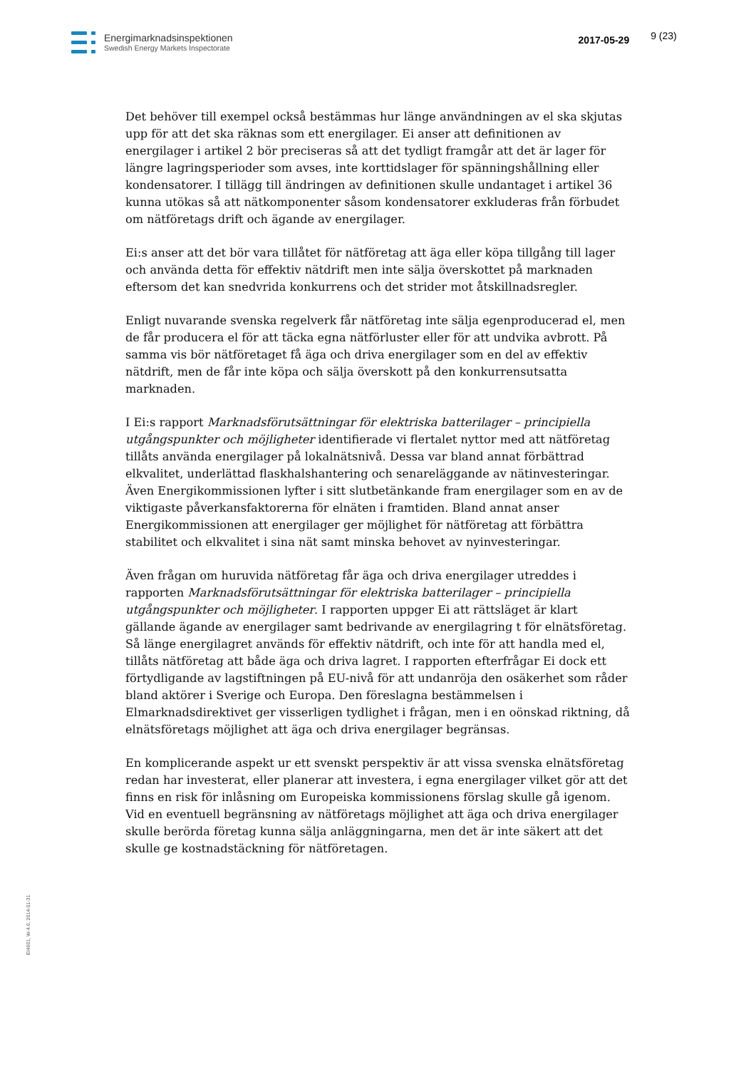Energimarknadsinspektionen
Swedish Energy Markets Inspectorate
2017-05-29
9 (23)
Det behöver till exempel också bestämmas hur länge användningen av el ska skjutas upp för att det ska räknas som ett energilager. Ei anser att definitionen av energilager i artikel 2 bör preciseras så att det tydligt framgår att det är lager för längre lagringsperioder som avses, inte korttidslager för spänningshållning eller kondensatorer. I tillägg till ändringen av definitionen skulle undantaget i artikel 36 kunna utökas så att nätkomponenter såsom kondensatorer exkluderas från förbudet om nätföretags drift och ägande av energilager.
Ei:s anser att det bör vara tillåtet för nätföretag att äga eller köpa tillgång till lager och använda detta för effektiv nätdrift men inte sälja överskottet på marknaden eftersom det kan snedvrida konkurrens och det strider mot åtskillnadsregler.
Enligt nuvarande svenska regelverk får nätföretag inte sälja egenproducerad el, men de får producera el för att täcka egna nätförluster eller för att undvika avbrott. På samma vis bör nätföretaget få äga och driva energilager som en del av effektiv nätdrift, men de får inte köpa och sälja överskott på den konkurrensutsatta marknaden.
I Ei:s rapport Marknadsförutsättningar för elektriska batterilager – principiella utgångspunkter och möjligheter identifierade vi flertalet nyttor med att nätföretag tillåts använda energilager på lokalnätsnivå. Dessa var bland annat förbättrad elkvalitet, underlättad flaskhalshantering och senareläggande av nätinvesteringar. Även Energikommissionen lyfter i sitt slutbetänkande fram energilager som en av de viktigaste påverkansfaktorerna för elnäten i framtiden. Bland annat anser Energikommissionen att energilager ger möjlighet för nätföretag att förbättra stabilitet och elkvalitet i sina nät samt minska behovet av nyinvesteringar.
Även frågan om huruvida nätföretag får äga och driva energilager utreddes i rapporten Marknadsförutsättningar för elektriska batterilager – principiella utgångspunkter och möjligheter. I rapporten uppger Ei att rättsläget är klart gällande ägande av energilager samt bedrivande av energilagring t för elnätsföretag. Så länge energilagret används för effektiv nätdrift, och inte för att handla med el, tillåts nätföretag att både äga och driva lagret. I rapporten efterfrågar Ei dock ett förtydligande av lagstiftningen på EU-nivå för att undanröja den osäkerhet som råder bland aktörer i Sverige och Europa. Den föreslagna bestämmelsen i Elmarknadsdirektivet ger visserligen tydlighet i frågan, men i en oönskad riktning, då elnätsföretags möjlighet att äga och driva energilager begränsas.
En komplicerande aspekt ur ett svenskt perspektiv är att vissa svenska elnätsföretag redan har investerat, eller planerar att investera, i egna energilager vilket gör att det finns en risk för inlåsning om Europeiska kommissionens förslag skulle gå igenom. Vid en eventuell begränsning av nätföretags möjlighet att äga och driva energilager skulle berörda företag kunna sälja anläggningarna, men det är inte säkert att det skulle ge kostnadstäckning för nätföretagen.
EI4001, W-4.0, 2014-01-31